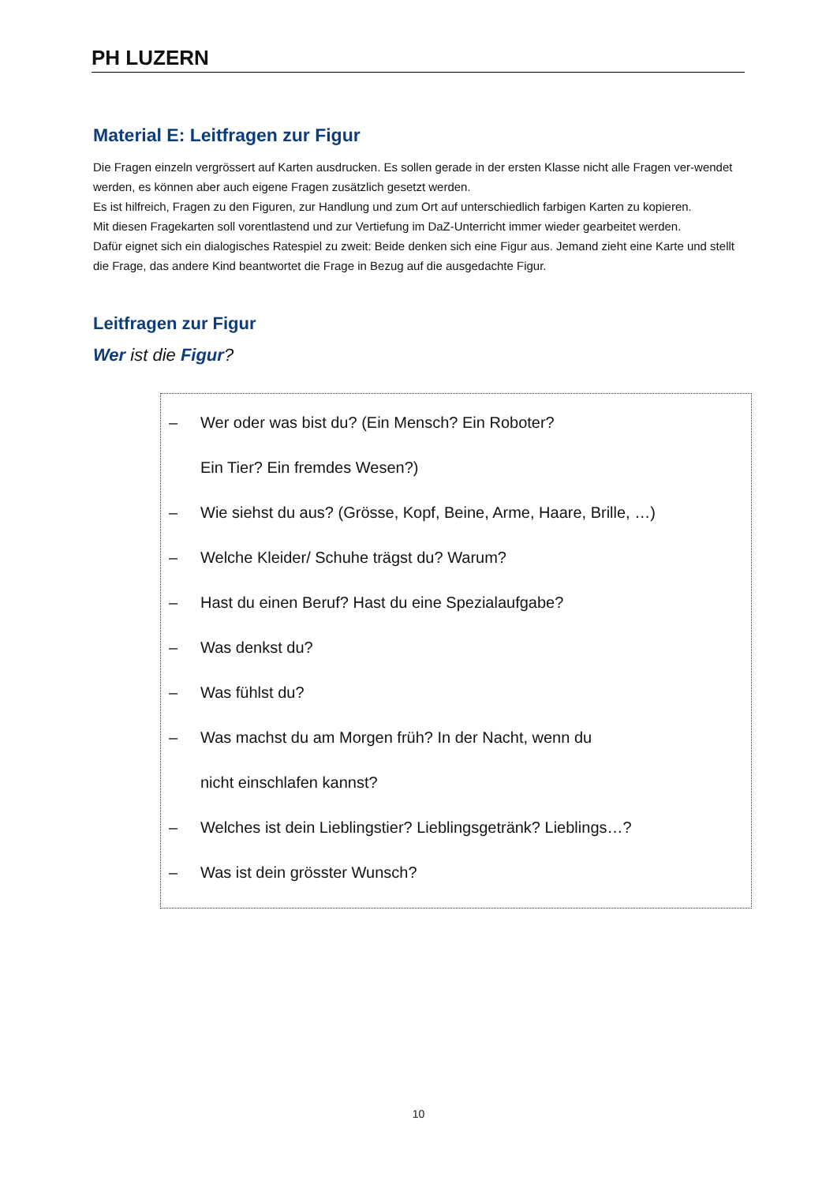PH LUZERN
Material E: Leitfragen zur Figur
Die Fragen einzeln vergrössert auf Karten ausdrucken. Es sollen gerade in der ersten Klasse nicht alle Fragen ver-wendet werden, es können aber auch eigene Fragen zusätzlich gesetzt werden.
Es ist hilfreich, Fragen zu den Figuren, zur Handlung und zum Ort auf unterschiedlich farbigen Karten zu kopieren.
Mit diesen Fragekarten soll vorentlastend und zur Vertiefung im DaZ-Unterricht immer wieder gearbeitet werden.
Dafür eignet sich ein dialogisches Ratespiel zu zweit: Beide denken sich eine Figur aus. Jemand zieht eine Karte und stellt die Frage, das andere Kind beantwortet die Frage in Bezug auf die ausgedachte Figur.
Leitfragen zur Figur
Wer ist die Figur?
– Wer oder was bist du? (Ein Mensch? Ein Roboter?
Ein Tier? Ein fremdes Wesen?)
– Wie siehst du aus? (Grösse, Kopf, Beine, Arme, Haare, Brille, …)
– Welche Kleider/ Schuhe trägst du? Warum?
– Hast du einen Beruf? Hast du eine Spezialaufgabe?
– Was denkst du?
– Was fühlst du?
– Was machst du am Morgen früh? In der Nacht, wenn du
nicht einschlafen kannst?
– Welches ist dein Lieblingstier? Lieblingsgetränk? Lieblings…?
– Was ist dein grösster Wunsch?
10